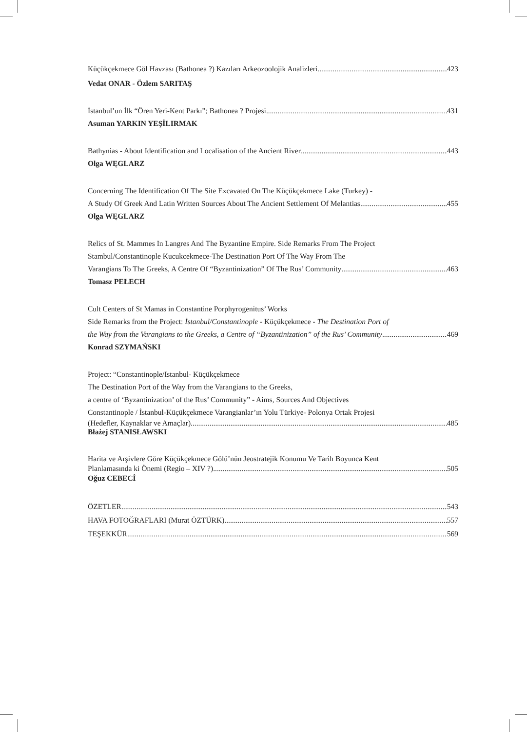Küçükçekmece Göl Havzası (Bathonea ?) Kazıları Arkeozoolojik Analizleri 423
Vedat ONAR - Özlem SARITAŞ
İstanbul’un İlk “Ören Yeri-Kent Parkı”; Bathonea ? Projesi 431
Asuman YARKIN YEŞİLIRMAK
Bathynias - About Identification and Localisation of the Ancient River 443
Olga WĘGLARZ
Concerning The Identification Of The Site Excavated On The Küçükçekmece Lake (Turkey) -
A Study Of Greek And Latin Written Sources About The Ancient Settlement Of Melantias 455
Olga WĘGLARZ
Relics of St. Mammes In Langres And The Byzantine Empire. Side Remarks From The Project
Stambul/Constantinople Kucukcekmece-The Destination Port Of The Way From The
Varangians To The Greeks, A Centre Of “Byzantinization” Of The Rus’ Community 463
Tomasz PEŁECH
Cult Centers of St Mamas in Constantine Porphyrogenitus’ Works
Side Remarks from the Project: İstanbul/Constantinople - Küçükçekmece - The Destination Port of
the Way from the Varangians to the Greeks, a Centre of “Byzantinization” of the Rus’ Community 469
Konrad SZYMAŃSKI
Project: “Constantinople/Istanbul- Küçükçekmece
The Destination Port of the Way from the Varangians to the Greeks,
a centre of ‘Byzantinization’ of the Rus’ Community” - Aims, Sources And Objectives
Constantinople / İstanbul-Küçükçekmece Varangianlar’ın Yolu Türkiye- Polonya Ortak Projesi
(Hedefler, Kaynaklar ve Amaçlar) 485
Błażej STANISŁAWSKI
Harita ve Arşivlere Göre Küçükçekmece Gölü’nün Jeostratejik Konumu Ve Tarih Boyunca Kent
Planlamasında ki Önemi (Regio – XIV ?) 505
Oğuz CEBECİ
ÖZETLER 543
HAVA FOTOĞRAFLARI (Murat ÖZTÜRK) 557
TEŞEKKÜR 569